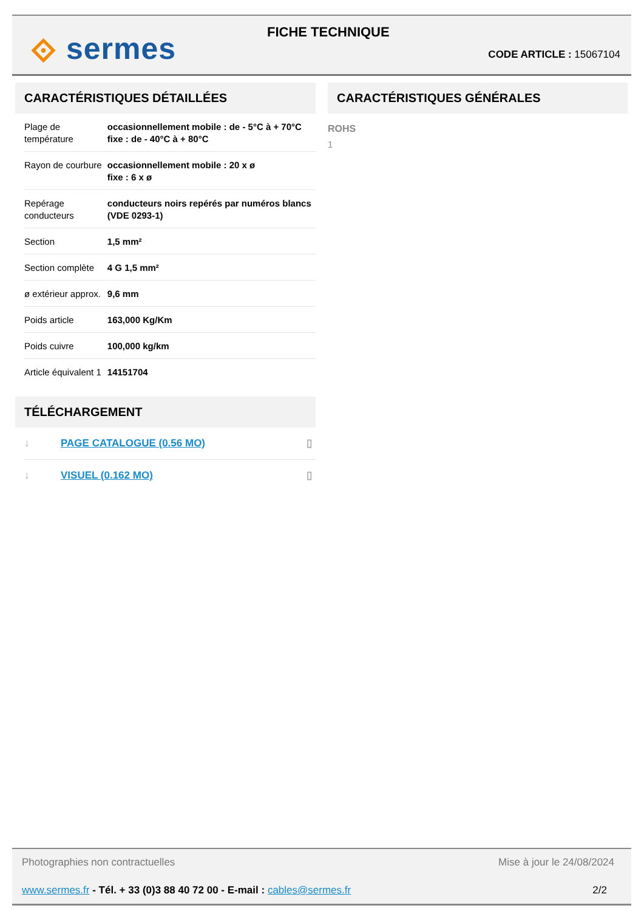⟐ sermes FICHE TECHNIQUE
CODE ARTICLE : 15067104
CARACTÉRISTIQUES DÉTAILLÉES
| Plage de température | occasionnellement mobile : de - 5°C à + 70°C fixe : de - 40°C à + 80°C |
| Rayon de courbure | occasionnellement mobile : 20 x ø fixe : 6 x ø |
| Repérage conducteurs | conducteurs noirs repérés par numéros blancs (VDE 0293-1) |
| Section | 1,5 mm² |
| Section complète | 4 G 1,5 mm² |
| ø extérieur approx. | 9,6 mm |
| Poids article | 163,000 Kg/Km |
| Poids cuivre | 100,000 kg/km |
| Article équivalent 1 | 14151704 |
TÉLÉCHARGEMENT
| ↓ | PAGE CATALOGUE (0.56 MO) | ▯ |
| ↓ | VISUEL (0.162 MO) | ▯ |
CARACTÉRISTIQUES GÉNÉRALES
ROHS
1
Photographies non contractuelles Mise à jour le 24/08/2024
www.sermes.fr - Tél. + 33 (0)3 88 40 72 00 - E-mail : cables@sermes.fr 2/2